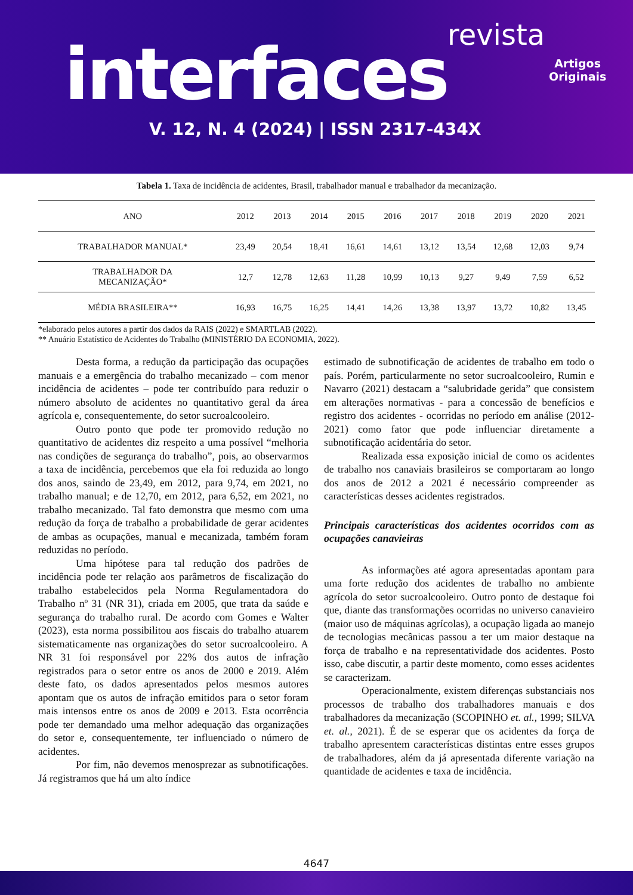revista
interfaces
Artigos
Originais
V. 12, N. 4 (2024) | ISSN 2317-434X
Tabela 1. Taxa de incidência de acidentes, Brasil, trabalhador manual e trabalhador da mecanização.
| ANO | 2012 | 2013 | 2014 | 2015 | 2016 | 2017 | 2018 | 2019 | 2020 | 2021 |
| --- | --- | --- | --- | --- | --- | --- | --- | --- | --- | --- |
| TRABALHADOR MANUAL* | 23,49 | 20,54 | 18,41 | 16,61 | 14,61 | 13,12 | 13,54 | 12,68 | 12,03 | 9,74 |
| TRABALHADOR DA MECANIZAÇÃO* | 12,7 | 12,78 | 12,63 | 11,28 | 10,99 | 10,13 | 9,27 | 9,49 | 7,59 | 6,52 |
| MÉDIA BRASILEIRA** | 16,93 | 16,75 | 16,25 | 14,41 | 14,26 | 13,38 | 13,97 | 13,72 | 10,82 | 13,45 |
*elaborado pelos autores a partir dos dados da RAIS (2022) e SMARTLAB (2022).
** Anuário Estatístico de Acidentes do Trabalho (MINISTÉRIO DA ECONOMIA, 2022).
Desta forma, a redução da participação das ocupações manuais e a emergência do trabalho mecanizado – com menor incidência de acidentes – pode ter contribuído para reduzir o número absoluto de acidentes no quantitativo geral da área agrícola e, consequentemente, do setor sucroalcooleiro.
Outro ponto que pode ter promovido redução no quantitativo de acidentes diz respeito a uma possível “melhoria nas condições de segurança do trabalho”, pois, ao observarmos a taxa de incidência, percebemos que ela foi reduzida ao longo dos anos, saindo de 23,49, em 2012, para 9,74, em 2021, no trabalho manual; e de 12,70, em 2012, para 6,52, em 2021, no trabalho mecanizado. Tal fato demonstra que mesmo com uma redução da força de trabalho a probabilidade de gerar acidentes de ambas as ocupações, manual e mecanizada, também foram reduzidas no período.
Uma hipótese para tal redução dos padrões de incidência pode ter relação aos parâmetros de fiscalização do trabalho estabelecidos pela Norma Regulamentadora do Trabalho nº 31 (NR 31), criada em 2005, que trata da saúde e segurança do trabalho rural. De acordo com Gomes e Walter (2023), esta norma possibilitou aos fiscais do trabalho atuarem sistematicamente nas organizações do setor sucroalcooleiro. A NR 31 foi responsável por 22% dos autos de infração registrados para o setor entre os anos de 2000 e 2019. Além deste fato, os dados apresentados pelos mesmos autores apontam que os autos de infração emitidos para o setor foram mais intensos entre os anos de 2009 e 2013. Esta ocorrência pode ter demandado uma melhor adequação das organizações do setor e, consequentemente, ter influenciado o número de acidentes.
Por fim, não devemos menosprezar as subnotificações. Já registramos que há um alto índice
estimado de subnotificação de acidentes de trabalho em todo o país. Porém, particularmente no setor sucroalcooleiro, Rumin e Navarro (2021) destacam a “salubridade gerida” que consistem em alterações normativas - para a concessão de benefícios e registro dos acidentes - ocorridas no período em análise (2012-2021) como fator que pode influenciar diretamente a subnotificação acidentária do setor.
Realizada essa exposição inicial de como os acidentes de trabalho nos canaviais brasileiros se comportaram ao longo dos anos de 2012 a 2021 é necessário compreender as características desses acidentes registrados.
Principais características dos acidentes ocorridos com as ocupações canavieiras
As informações até agora apresentadas apontam para uma forte redução dos acidentes de trabalho no ambiente agrícola do setor sucroalcooleiro. Outro ponto de destaque foi que, diante das transformações ocorridas no universo canavieiro (maior uso de máquinas agrícolas), a ocupação ligada ao manejo de tecnologias mecânicas passou a ter um maior destaque na força de trabalho e na representatividade dos acidentes. Posto isso, cabe discutir, a partir deste momento, como esses acidentes se caracterizam.
Operacionalmente, existem diferenças substanciais nos processos de trabalho dos trabalhadores manuais e dos trabalhadores da mecanização (SCOPINHO et. al., 1999; SILVA et. al., 2021). É de se esperar que os acidentes da força de trabalho apresentem características distintas entre esses grupos de trabalhadores, além da já apresentada diferente variação na quantidade de acidentes e taxa de incidência.
4647